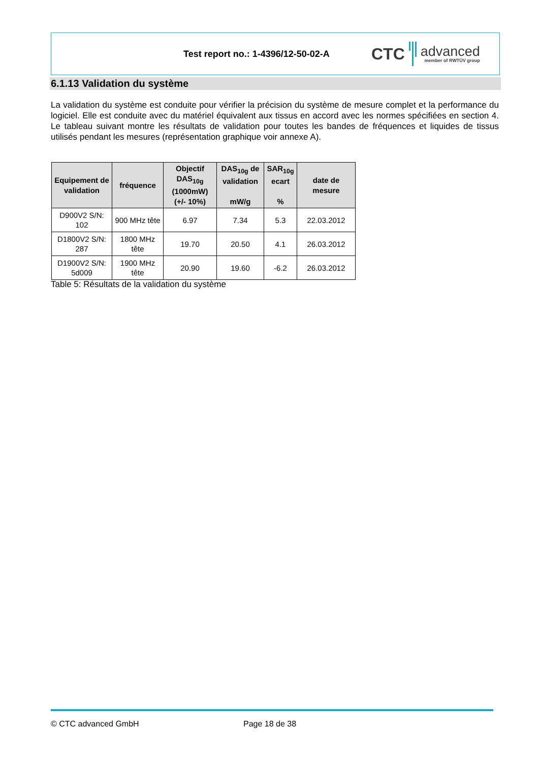Test report no.: 1-4396/12-50-02-A
CTC
advanced
member of RWTÜV group
6.1.13 Validation du système
La validation du système est conduite pour vérifier la précision du système de mesure complet et la performance du logiciel. Elle est conduite avec du matériel équivalent aux tissus en accord avec les normes spécifiées en section 4. Le tableau suivant montre les résultats de validation pour toutes les bandes de fréquences et liquides de tissus utilisés pendant les mesures (représentation graphique voir annexe A).
| Equipement de validation | fréquence | Objectif DAS<sub>10g</sub> (1000mW) (+/- 10%) | DAS<sub>10g</sub> de validation mW/g | SAR<sub>10g</sub> ecart % | date de mesure |
| --- | --- | --- | --- | --- | --- |
| D900V2 S/N: 102 | 900 MHz tête | 6.97 | 7.34 | 5.3 | 22.03.2012 |
| D1800V2 S/N: 287 | 1800 MHz tête | 19.70 | 20.50 | 4.1 | 26.03.2012 |
| D1900V2 S/N: 5d009 | 1900 MHz tête | 20.90 | 19.60 | -6.2 | 26.03.2012 |
Table 5: Résultats de la validation du système
© CTC advanced GmbH Page 18 de 38